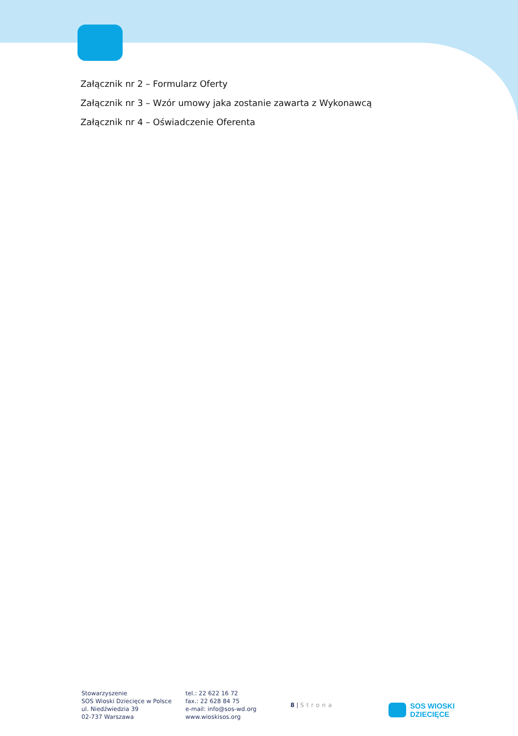Załącznik nr 2 – Formularz Oferty
Załącznik nr 3 – Wzór umowy jaka zostanie zawarta z Wykonawcą
Załącznik nr 4 – Oświadczenie Oferenta
Stowarzyszenie
SOS Wioski Dziecięce w Polsce
ul. Niedźwiedzia 39
02-737 Warszawa
tel.: 22 622 16 72
fax.: 22 628 84 75
e-mail: info@sos-wd.org
www.wioskisos.org
8 | Strona
SOS WIOSKI
DZIECIĘCE